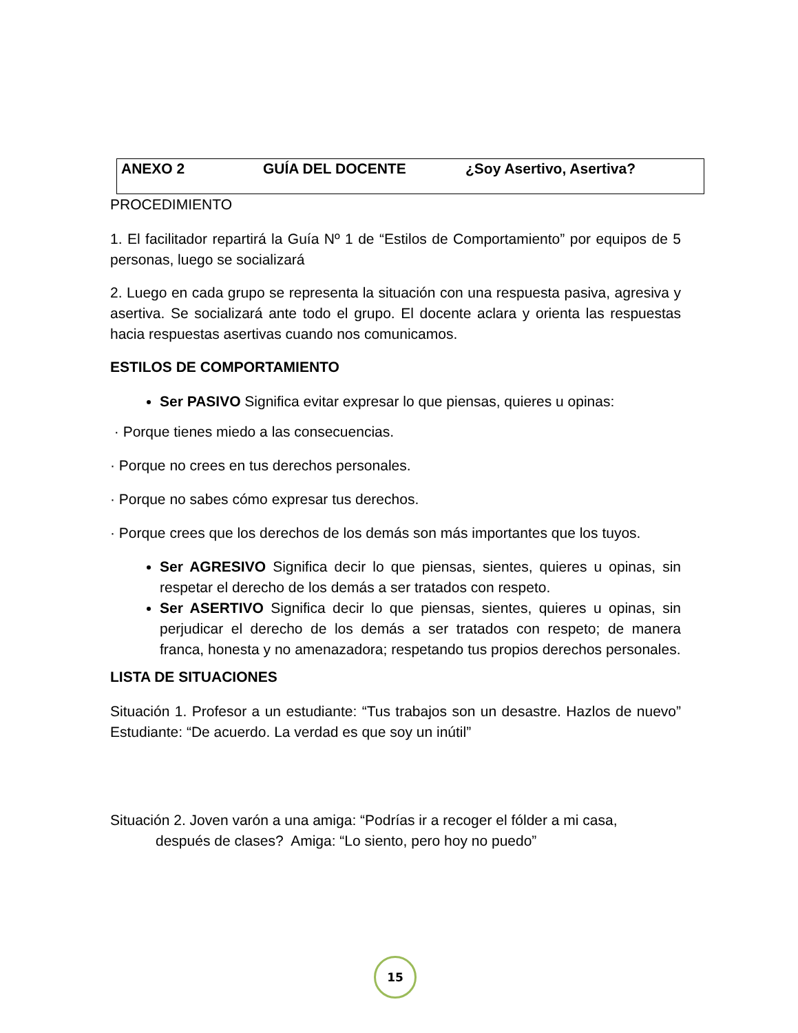ANEXO 2 GUÍA DEL DOCENTE ¿Soy Asertivo, Asertiva?
PROCEDIMIENTO
1. El facilitador repartirá la Guía Nº 1 de “Estilos de Comportamiento” por equipos de 5 personas, luego se socializará
2. Luego en cada grupo se representa la situación con una respuesta pasiva, agresiva y asertiva. Se socializará ante todo el grupo. El docente aclara y orienta las respuestas hacia respuestas asertivas cuando nos comunicamos.
ESTILOS DE COMPORTAMIENTO
Ser PASIVO Significa evitar expresar lo que piensas, quieres u opinas:
· Porque tienes miedo a las consecuencias.
· Porque no crees en tus derechos personales.
· Porque no sabes cómo expresar tus derechos.
· Porque crees que los derechos de los demás son más importantes que los tuyos.
Ser AGRESIVO Significa decir lo que piensas, sientes, quieres u opinas, sin respetar el derecho de los demás a ser tratados con respeto.
Ser ASERTIVO Significa decir lo que piensas, sientes, quieres u opinas, sin perjudicar el derecho de los demás a ser tratados con respeto; de manera franca, honesta y no amenazadora; respetando tus propios derechos personales.
LISTA DE SITUACIONES
Situación 1. Profesor a un estudiante: “Tus trabajos son un desastre. Hazlos de nuevo” Estudiante: “De acuerdo. La verdad es que soy un inútil”
Situación 2. Joven varón a una amiga: “Podrías ir a recoger el fólder a mi casa,
después de clases? Amiga: “Lo siento, pero hoy no puedo”
15